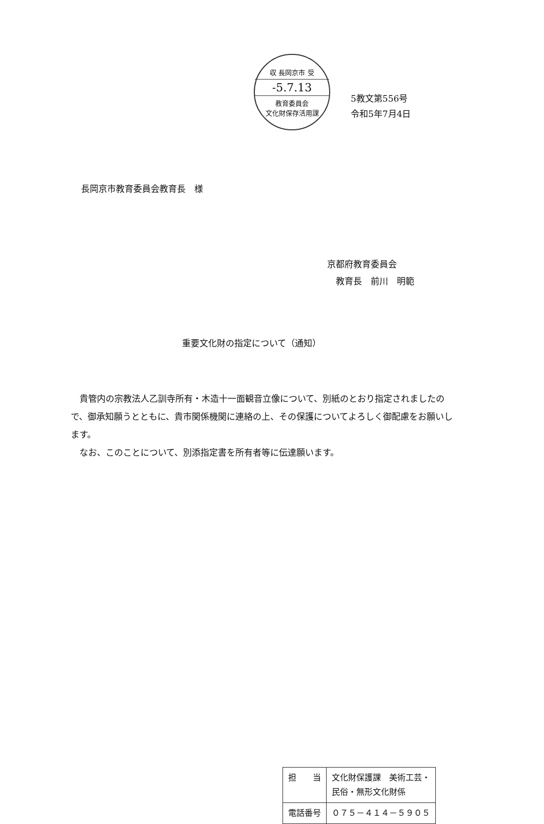収 長岡京市 受
-5.7.13
教育委員会
文化財保存活用課
5教文第556号
令和5年7月4日
長岡京市教育委員会教育長　様
京都府教育委員会
　教育長　前川　明範
重要文化財の指定について（通知）
貴管内の宗教法人乙訓寺所有・木造十一面観音立像について、別紙のとおり指定されましたので、御承知願うとともに、貴市関係機関に連絡の上、その保護についてよろしく御配慮をお願いします。
なお、このことについて、別添指定書を所有者等に伝達願います。
| 担 当 | 文化財保護課 美術工芸・ 民俗・無形文化財係 |
| 電話番号 | ０７５－４１４－５９０５ |